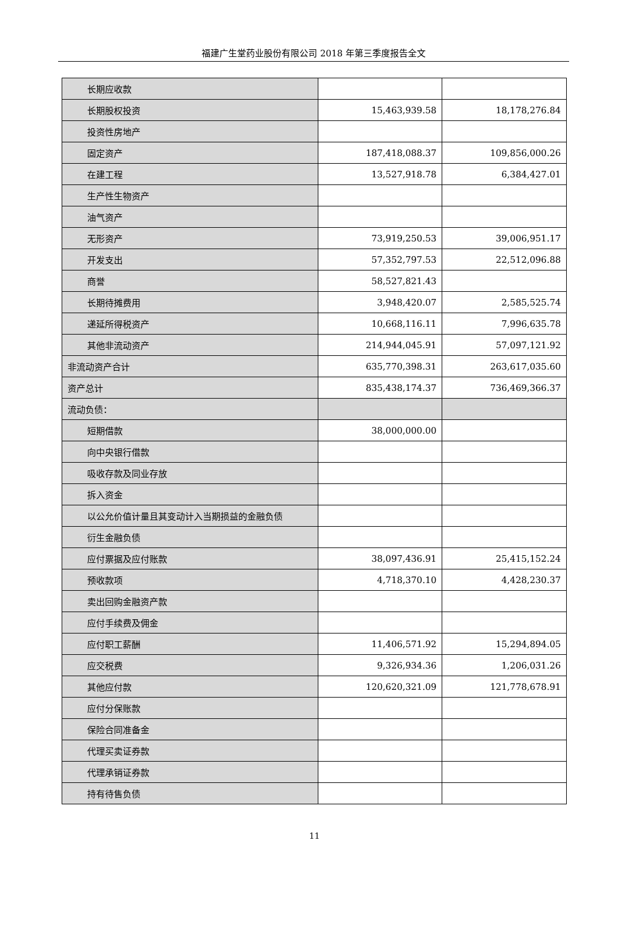福建广生堂药业股份有限公司 2018 年第三季度报告全文
| 长期应收款 | | |
| 长期股权投资 | 15,463,939.58 | 18,178,276.84 |
| 投资性房地产 | | |
| 固定资产 | 187,418,088.37 | 109,856,000.26 |
| 在建工程 | 13,527,918.78 | 6,384,427.01 |
| 生产性生物资产 | | |
| 油气资产 | | |
| 无形资产 | 73,919,250.53 | 39,006,951.17 |
| 开发支出 | 57,352,797.53 | 22,512,096.88 |
| 商誉 | 58,527,821.43 | |
| 长期待摊费用 | 3,948,420.07 | 2,585,525.74 |
| 递延所得税资产 | 10,668,116.11 | 7,996,635.78 |
| 其他非流动资产 | 214,944,045.91 | 57,097,121.92 |
| 非流动资产合计 | 635,770,398.31 | 263,617,035.60 |
| 资产总计 | 835,438,174.37 | 736,469,366.37 |
| 流动负债： | | |
| 短期借款 | 38,000,000.00 | |
| 向中央银行借款 | | |
| 吸收存款及同业存放 | | |
| 拆入资金 | | |
| 以公允价值计量且其变动计入当期损益的金融负债 | | |
| 衍生金融负债 | | |
| 应付票据及应付账款 | 38,097,436.91 | 25,415,152.24 |
| 预收款项 | 4,718,370.10 | 4,428,230.37 |
| 卖出回购金融资产款 | | |
| 应付手续费及佣金 | | |
| 应付职工薪酬 | 11,406,571.92 | 15,294,894.05 |
| 应交税费 | 9,326,934.36 | 1,206,031.26 |
| 其他应付款 | 120,620,321.09 | 121,778,678.91 |
| 应付分保账款 | | |
| 保险合同准备金 | | |
| 代理买卖证券款 | | |
| 代理承销证券款 | | |
| 持有待售负债 | | |
11